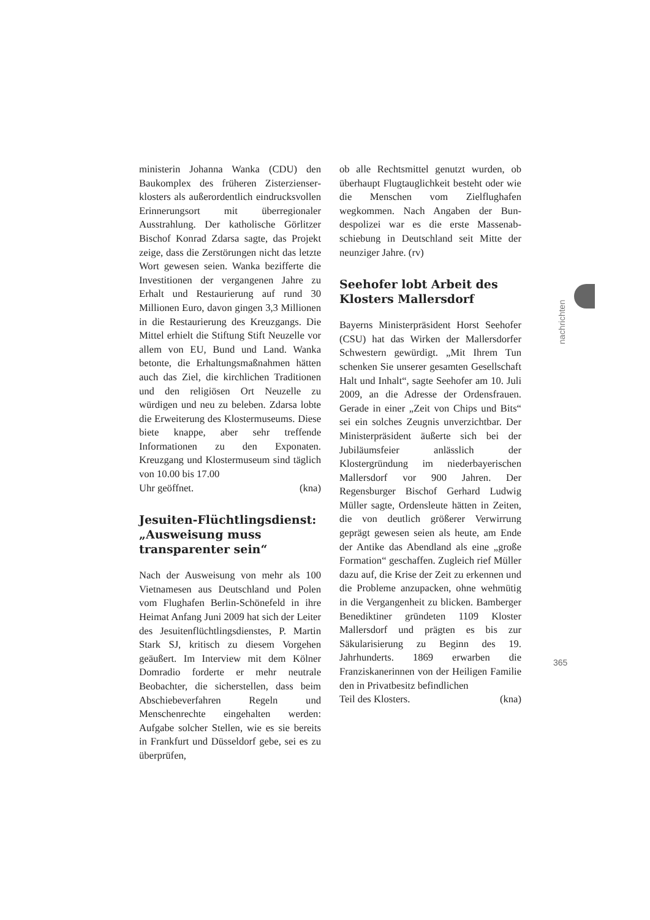ministerin Johanna Wanka (CDU) den Baukomplex des früheren Zisterzienser­klosters als außerordentlich eindrucks­vollen Erinnerungsort mit überregio­naler Ausstrahlung. Der katholische Görlitzer Bischof Konrad Zdarsa sagte, das Projekt zeige, dass die Zerstörungen nicht das letzte Wort gewesen seien. Wanka bezifferte die Investitionen der vergangenen Jahre zu Erhalt und Res­taurierung auf rund 30 Millionen Euro, davon gingen 3,3 Millionen in die Re­staurierung des Kreuzgangs. Die Mittel erhielt die Stiftung Stift Neuzelle vor allem von EU, Bund und Land. Wanka betonte, die Erhaltungsmaßnahmen hätten auch das Ziel, die kirchlichen Traditionen und den religiösen Ort Neu­zelle zu würdigen und neu zu beleben. Zdarsa lobte die Erweiterung des Klos­termuseums. Diese biete knappe, aber sehr treffende Informationen zu den Exponaten. Kreuzgang und Klostermu­seum sind täglich von 10.00 bis 17.00
Uhr geöffnet. (kna)
Jesuiten-Flüchtlingsdienst: „Ausweisung muss transparen­ter sein“
Nach der Ausweisung von mehr als 100 Vietnamesen aus Deutschland und Po­len vom Flughafen Berlin-Schönefeld in ihre Heimat Anfang Juni 2009 hat sich der Leiter des Jesuitenflüchtlings­dienstes, P. Martin Stark SJ, kritisch zu diesem Vorgehen geäußert. Im Inter­view mit dem Kölner Domradio forderte er mehr neutrale Beobachter, die sicher­stellen, dass beim Abschiebeverfahren Regeln und Menschenrechte eingehal­ten werden: Aufgabe solcher Stellen, wie es sie bereits in Frankfurt und Düsseldorf gebe, sei es zu überprüfen,
ob alle Rechtsmittel genutzt wurden, ob überhaupt Flugtauglichkeit besteht oder wie die Menschen vom Zielflughafen wegkommen. Nach Angaben der Bun­despolizei war es die erste Massenab­schiebung in Deutschland seit Mitte der neunziger Jahre. (rv)
Seehofer lobt Arbeit des Klosters Mallersdorf
Bayerns Ministerpräsident Horst See­hofer (CSU) hat das Wirken der Mal­lersdorfer Schwestern gewürdigt. „Mit Ihrem Tun schenken Sie unserer gesam­ten Gesellschaft Halt und Inhalt“, sagte Seehofer am 10. Juli 2009, an die Ad­resse der Ordensfrauen. Gerade in einer „Zeit von Chips und Bits“ sei ein solches Zeugnis unverzichtbar. Der Ministerprä­sident äußerte sich bei der Jubiläums­feier anlässlich der Klostergründung im niederbayerischen Mallersdorf vor 900 Jahren. Der Regensburger Bischof Gerhard Ludwig Müller sagte, Ordens­leute hätten in Zeiten, die von deutlich größerer Verwirrung geprägt gewesen seien als heute, am Ende der Antike das Abendland als eine „große Formation“ geschaffen. Zugleich rief Müller dazu auf, die Krise der Zeit zu erkennen und die Probleme anzupacken, ohne weh­mütig in die Vergangenheit zu blicken. Bamberger Benediktiner gründeten 1109 Kloster Mallersdorf und prägten es bis zur Säkularisierung zu Beginn des 19. Jahrhunderts. 1869 erwarben die Franziskanerinnen von der Heiligen Familie den in Privatbesitz befindlichen
Teil des Klosters. (kna)
nachrichten
365